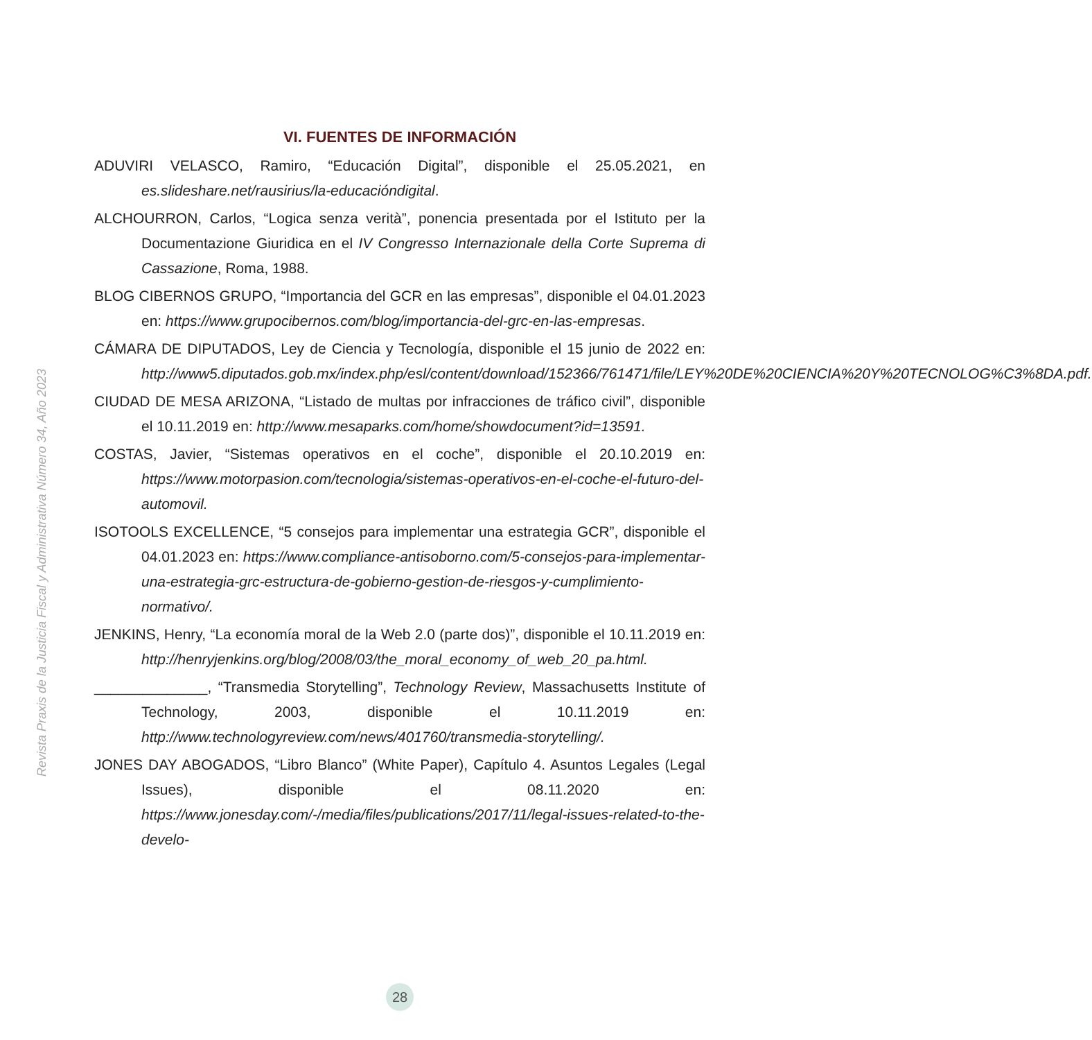Revista Praxis de la Justicia Fiscal y Administrativa Número 34, Año 2023
VI. FUENTES DE INFORMACIÓN
ADUVIRI VELASCO, Ramiro, “Educación Digital”, disponible el 25.05.2021, en es.slideshare.net/rausirius/la-educacióndigital.
ALCHOURRON, Carlos, “Logica senza verità”, ponencia presentada por el Istituto per la Documentazione Giuridica en el IV Congresso Internazionale della Corte Suprema di Cassazione, Roma, 1988.
BLOG CIBERNOS GRUPO, “Importancia del GCR en las empresas”, disponible el 04.01.2023 en: https://www.grupocibernos.com/blog/importancia-del-grc-en-las-empresas.
CÁMARA DE DIPUTADOS, Ley de Ciencia y Tecnología, disponible el 15 junio de 2022 en: http://www5.diputados.gob.mx/index.php/esl/content/download/152366/761471/file/LEY%20DE%20CIENCIA%20Y%20TECNOLOG%C3%8DA.pdf.
CIUDAD DE MESA ARIZONA, “Listado de multas por infracciones de tráfico civil”, disponible el 10.11.2019 en: http://www.mesaparks.com/home/showdocument?id=13591.
COSTAS, Javier, “Sistemas operativos en el coche”, disponible el 20.10.2019 en: https://www.motorpasion.com/tecnologia/sistemas-operativos-en-el-coche-el-futuro-del-automovil.
ISOTOOLS EXCELLENCE, “5 consejos para implementar una estrategia GCR”, disponible el 04.01.2023 en: https://www.compliance-antisoborno.com/5-consejos-para-implementar-una-estrategia-grc-estructura-de-gobierno-gestion-de-riesgos-y-cumplimiento-normativo/.
JENKINS, Henry, “La economía moral de la Web 2.0 (parte dos)”, disponible el 10.11.2019 en: http://henryjenkins.org/blog/2008/03/the_moral_economy_of_web_20_pa.html.
______________, “Transmedia Storytelling”, Technology Review, Massachusetts Institute of Technology, 2003, disponible el 10.11.2019 en: http://www.technologyreview.com/news/401760/transmedia-storytelling/.
JONES DAY ABOGADOS, “Libro Blanco” (White Paper), Capítulo 4. Asuntos Legales (Legal Issues), disponible el 08.11.2020 en: https://www.jonesday.com/-/media/files/publications/2017/11/legal-issues-related-to-the-develo-
28